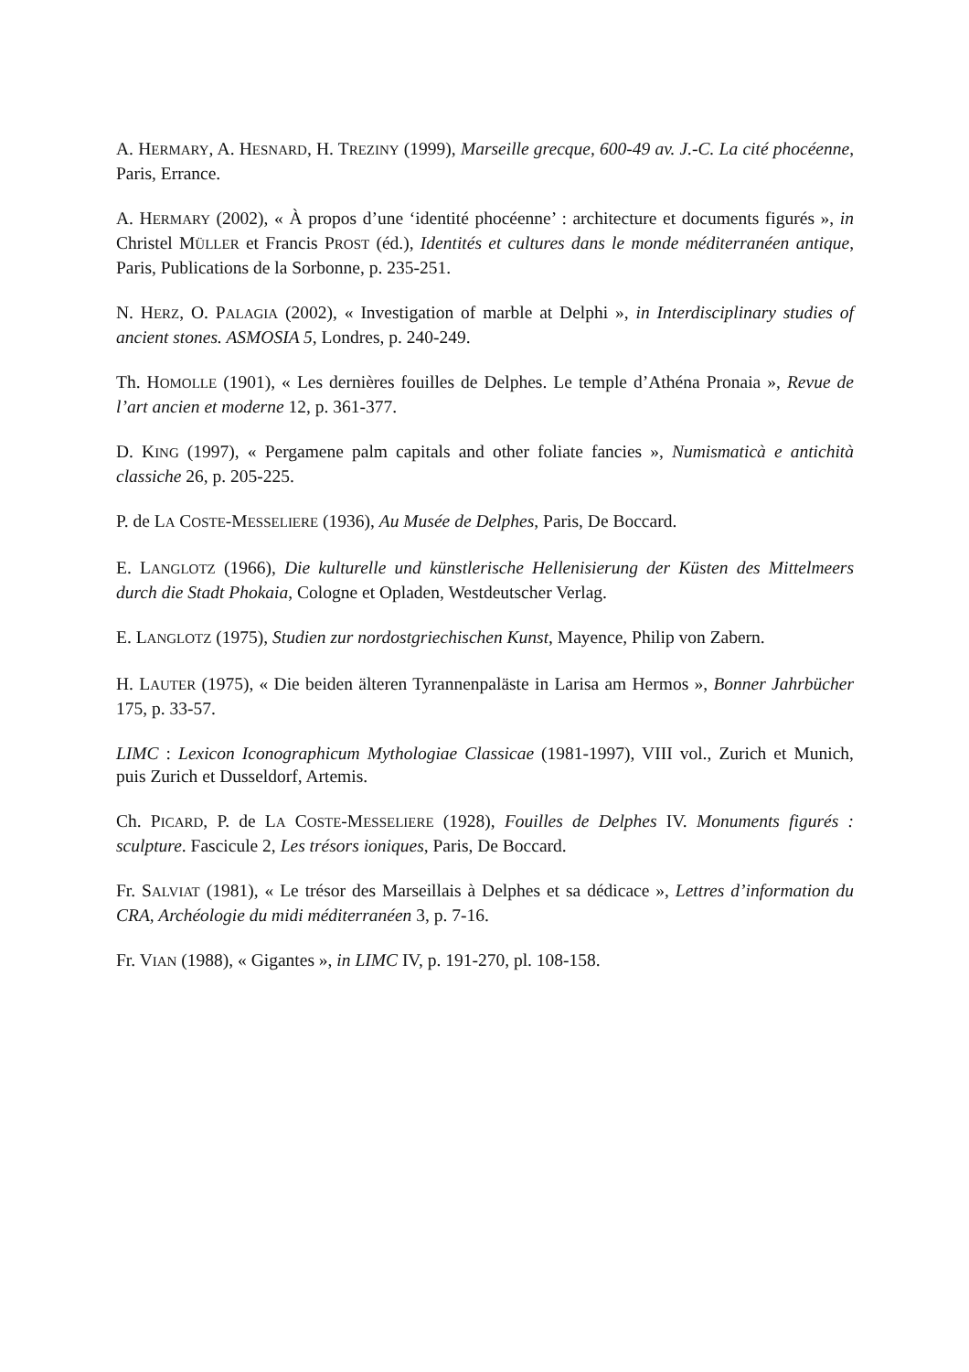A. HERMARY, A. HESNARD, H. TREZINY (1999), Marseille grecque, 600-49 av. J.-C. La cité phocéenne, Paris, Errance.
A. HERMARY (2002), « À propos d’une ‘identité phocéenne’ : architecture et documents figurés », in Christel MÜLLER et Francis PROST (éd.), Identités et cultures dans le monde méditerranéen antique, Paris, Publications de la Sorbonne, p. 235-251.
N. HERZ, O. PALAGIA (2002), « Investigation of marble at Delphi », in Interdisciplinary studies of ancient stones. ASMOSIA 5, Londres, p. 240-249.
Th. HOMOLLE (1901), « Les dernières fouilles de Delphes. Le temple d’Athéna Pronaia », Revue de l’art ancien et moderne 12, p. 361-377.
D. KING (1997), « Pergamene palm capitals and other foliate fancies », Numismaticà e antichità classiche 26, p. 205-225.
P. de LA COSTE-MESSELIERE (1936), Au Musée de Delphes, Paris, De Boccard.
E. LANGLOTZ (1966), Die kulturelle und künstlerische Hellenisierung der Küsten des Mittelmeers durch die Stadt Phokaia, Cologne et Opladen, Westdeutscher Verlag.
E. LANGLOTZ (1975), Studien zur nordostgriechischen Kunst, Mayence, Philip von Zabern.
H. LAUTER (1975), « Die beiden älteren Tyrannenpaläste in Larisa am Hermos », Bonner Jahrbücher 175, p. 33-57.
LIMC : Lexicon Iconographicum Mythologiae Classicae (1981-1997), VIII vol., Zurich et Munich, puis Zurich et Dusseldorf, Artemis.
Ch. PICARD, P. de LA COSTE-MESSELIERE (1928), Fouilles de Delphes IV. Monuments figurés : sculpture. Fascicule 2, Les trésors ioniques, Paris, De Boccard.
Fr. SALVIAT (1981), « Le trésor des Marseillais à Delphes et sa dédicace », Lettres d’information du CRA, Archéologie du midi méditerranéen 3, p. 7-16.
Fr. VIAN (1988), « Gigantes », in LIMC IV, p. 191-270, pl. 108-158.